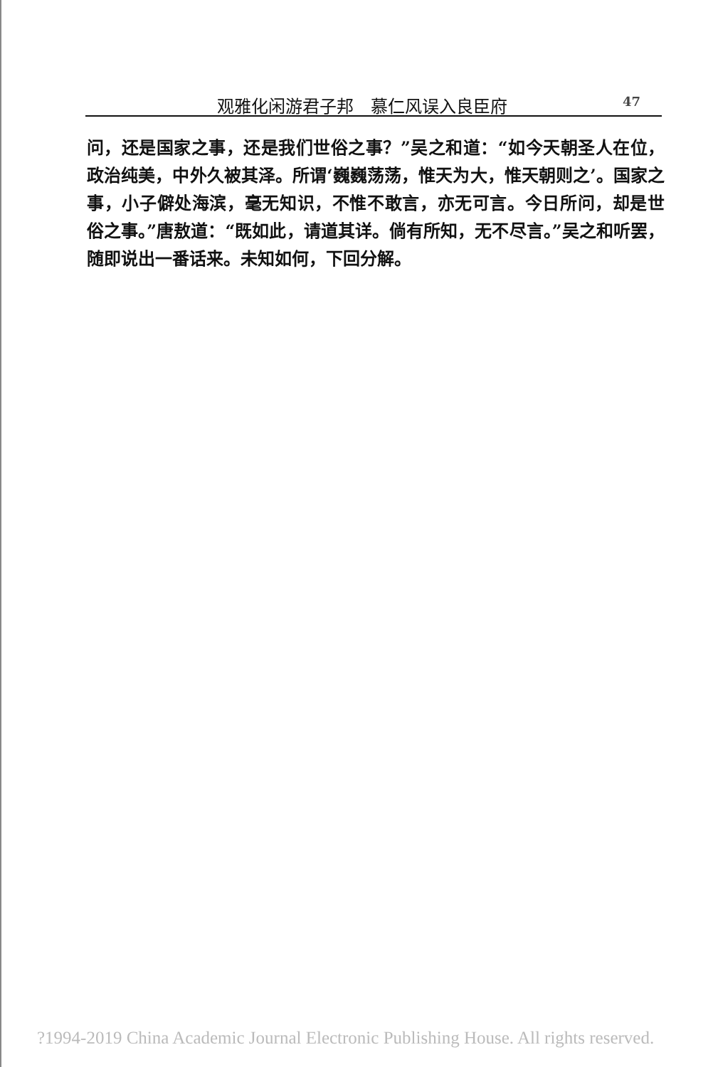观雅化闲游君子邦　慕仁风误入良臣府 47
问，还是国家之事，还是我们世俗之事？”吴之和道：“如今天朝圣人在位，政治纯美，中外久被其泽。所谓‘巍巍荡荡，惟天为大，惟天朝则之’。国家之事，小子僻处海滨，毫无知识，不惟不敢言，亦无可言。今日所问，却是世俗之事。”唐敖道：“既如此，请道其详。倘有所知，无不尽言。”吴之和听罢，随即说出一番话来。未知如何，下回分解。
?1994-2019 China Academic Journal Electronic Publishing House. All rights reserved.